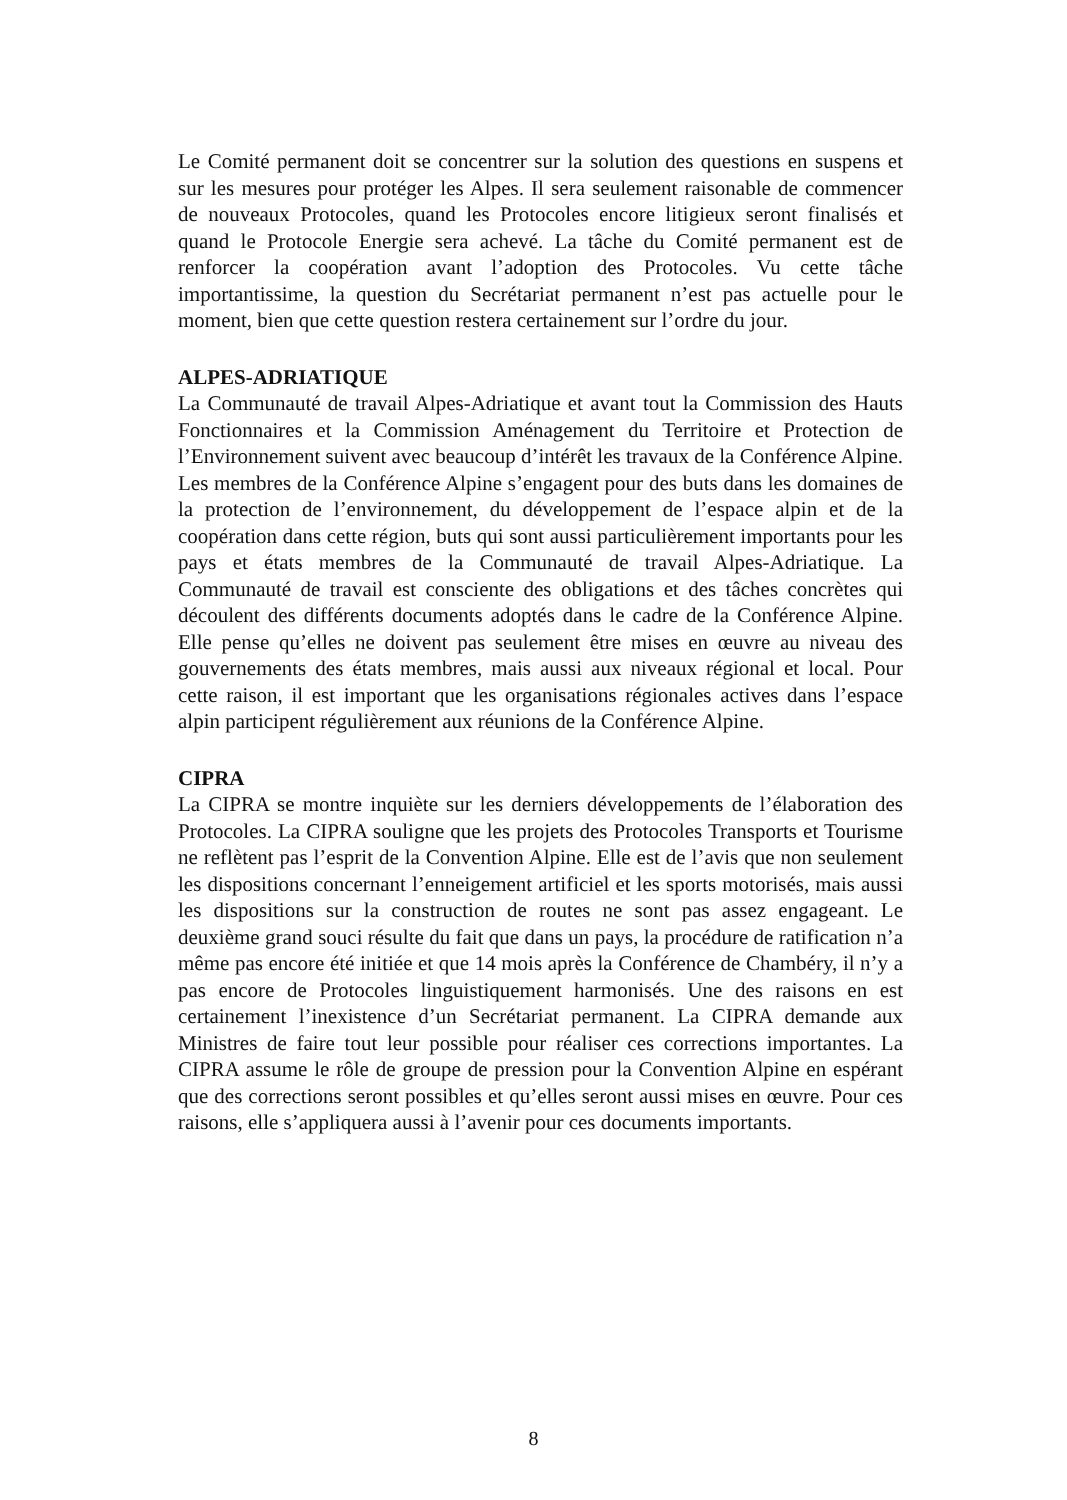Le Comité permanent doit se concentrer sur la solution des questions en suspens et sur les mesures pour protéger les Alpes. Il sera seulement raisonable de commencer de nouveaux Protocoles, quand les Protocoles encore litigieux seront finalisés et quand le Protocole Energie sera achevé. La tâche du Comité permanent est de renforcer la coopération avant l’adoption des Protocoles. Vu cette tâche importantissime, la question du Secrétariat permanent n’est pas actuelle pour le moment, bien que cette question restera certainement sur l’ordre du jour.
ALPES-ADRIATIQUE
La Communauté de travail Alpes-Adriatique et avant tout la Commission des Hauts Fonctionnaires et la Commission Aménagement du Territoire et Protection de l’Environnement suivent avec beaucoup d’intérêt les travaux de la Conférence Alpine. Les membres de la Conférence Alpine s’engagent pour des buts dans les domaines de la protection de l’environnement, du développement de l’espace alpin et de la coopération dans cette région, buts qui sont aussi particulièrement importants pour les pays et états membres de la Communauté de travail Alpes-Adriatique. La Communauté de travail est consciente des obligations et des tâches concrètes qui découlent des différents documents adoptés dans le cadre de la Conférence Alpine. Elle pense qu’elles ne doivent pas seulement être mises en œuvre au niveau des gouvernements des états membres, mais aussi aux niveaux régional et local. Pour cette raison, il est important que les organisations régionales actives dans l’espace alpin participent régulièrement aux réunions de la Conférence Alpine.
CIPRA
La CIPRA se montre inquiète sur les derniers développements de l’élaboration des Protocoles. La CIPRA souligne que les projets des Protocoles Transports et Tourisme ne reflètent pas l’esprit de la Convention Alpine. Elle est de l’avis que non seulement les dispositions concernant l’enneigement artificiel et les sports motorisés, mais aussi les dispositions sur la construction de routes ne sont pas assez engageant. Le deuxième grand souci résulte du fait que dans un pays, la procédure de ratification n’a même pas encore été initiée et que 14 mois après la Conférence de Chambéry, il n’y a pas encore de Protocoles linguistiquement harmonisés. Une des raisons en est certainement l’inexistence d’un Secrétariat permanent. La CIPRA demande aux Ministres de faire tout leur possible pour réaliser ces corrections importantes. La CIPRA assume le rôle de groupe de pression pour la Convention Alpine en espérant que des corrections seront possibles et qu’elles seront aussi mises en œuvre. Pour ces raisons, elle s’appliquera aussi à l’avenir pour ces documents importants.
8